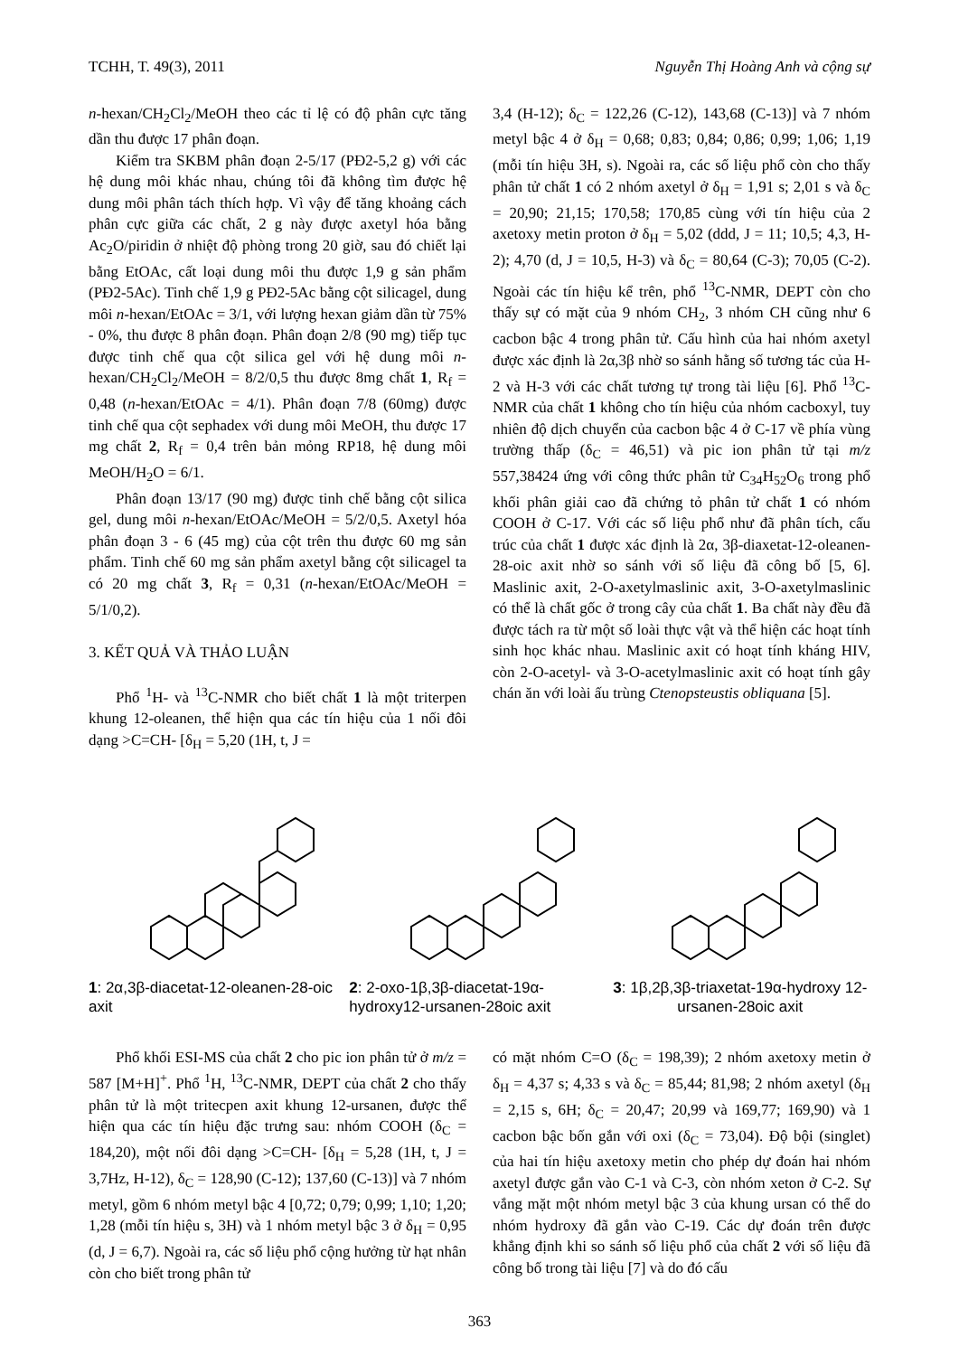TCHH, T. 49(3), 2011 Nguyễn Thị Hoàng Anh và cộng sự
n-hexan/CH<sub>2</sub>Cl<sub>2</sub>/MeOH theo các tỉ lệ có độ phân cực tăng dần thu được 17 phân đoạn.
Kiểm tra SKBM phân đoạn 2-5/17 (PĐ2-5,2 g) với các hệ dung môi khác nhau, chúng tôi đã không tìm được hệ dung môi phân tách thích hợp. Vì vậy để tăng khoảng cách phân cực giữa các chất, 2 g này được axetyl hóa bằng Ac<sub>2</sub>O/piridin ở nhiệt độ phòng trong 20 giờ, sau đó chiết lại bằng EtOAc, cất loại dung môi thu được 1,9 g sản phẩm (PĐ2-5Ac). Tinh chế 1,9 g PĐ2-5Ac bằng cột silicagel, dung môi n-hexan/EtOAc = 3/1, với lượng hexan giảm dần từ 75% - 0%, thu được 8 phân đoạn. Phân đoạn 2/8 (90 mg) tiếp tục được tinh chế qua cột silica gel với hệ dung môi n-hexan/CH<sub>2</sub>Cl<sub>2</sub>/MeOH = 8/2/0,5 thu được 8mg chất 1, R<sub>f</sub> = 0,48 (n-hexan/EtOAc = 4/1). Phân đoạn 7/8 (60mg) được tinh chế qua cột sephadex với dung môi MeOH, thu được 17 mg chất 2, R<sub>f</sub> = 0,4 trên bản mỏng RP18, hệ dung môi MeOH/H<sub>2</sub>O = 6/1.
Phân đoạn 13/17 (90 mg) được tinh chế bằng cột silica gel, dung môi n-hexan/EtOAc/MeOH = 5/2/0,5. Axetyl hóa phân đoạn 3 - 6 (45 mg) của cột trên thu được 60 mg sản phẩm. Tinh chế 60 mg sản phẩm axetyl bằng cột silicagel ta có 20 mg chất 3, R<sub>f</sub> = 0,31 (n-hexan/EtOAc/MeOH = 5/1/0,2).
3. KẾT QUẢ VÀ THẢO LUẬN
Phổ <sup>1</sup>H- và <sup>13</sup>C-NMR cho biết chất 1 là một triterpen khung 12-oleanen, thể hiện qua các tín hiệu của 1 nối đôi dạng >C=CH- [δ<sub>H</sub> = 5,20 (1H, t, J =
3,4 (H-12); δ<sub>C</sub> = 122,26 (C-12), 143,68 (C-13)] và 7 nhóm metyl bậc 4 ở δ<sub>H</sub> = 0,68; 0,83; 0,84; 0,86; 0,99; 1,06; 1,19 (mỗi tín hiệu 3H, s). Ngoài ra, các số liệu phổ còn cho thấy phân tử chất 1 có 2 nhóm axetyl ở δ<sub>H</sub> = 1,91 s; 2,01 s và δ<sub>C</sub> = 20,90; 21,15; 170,58; 170,85 cùng với tín hiệu của 2 axetoxy metin proton ở δ<sub>H</sub> = 5,02 (ddd, J = 11; 10,5; 4,3, H-2); 4,70 (d, J = 10,5, H-3) và δ<sub>C</sub> = 80,64 (C-3); 70,05 (C-2). Ngoài các tín hiệu kể trên, phổ <sup>13</sup>C-NMR, DEPT còn cho thấy sự có mặt của 9 nhóm CH<sub>2</sub>, 3 nhóm CH cũng như 6 cacbon bậc 4 trong phân tử. Cấu hình của hai nhóm axetyl được xác định là 2α,3β nhờ so sánh hằng số tương tác của H-2 và H-3 với các chất tương tự trong tài liệu [6]. Phổ <sup>13</sup>C-NMR của chất 1 không cho tín hiệu của nhóm cacboxyl, tuy nhiên độ dịch chuyển của cacbon bậc 4 ở C-17 về phía vùng trường thấp (δ<sub>C</sub> = 46,51) và pic ion phân tử tại m/z 557,38424 ứng với công thức phân tử C<sub>34</sub>H<sub>52</sub>O<sub>6</sub> trong phổ khối phân giải cao đã chứng tỏ phân tử chất 1 có nhóm COOH ở C-17. Với các số liệu phổ như đã phân tích, cấu trúc của chất 1 được xác định là 2α, 3β-diaxetat-12-oleanen-28-oic axit nhờ so sánh với số liệu đã công bố [5, 6]. Maslinic axit, 2-O-axetylmaslinic axit, 3-O-axetylmaslinic có thể là chất gốc ở trong cây của chất 1. Ba chất này đều đã được tách ra từ một số loài thực vật và thể hiện các hoạt tính sinh học khác nhau. Maslinic axit có hoạt tính kháng HIV, còn 2-O-acetyl- và 3-O-acetylmaslinic axit có hoạt tính gây chán ăn với loài ấu trùng Ctenopsteustis obliquana [5].
1: 2α,3β-diacetat-12-oleanen-28-oic axit
2: 2-oxo-1β,3β-diacetat-19α-hydroxy12-ursanen-28oic axit
3: 1β,2β,3β-triaxetat-19α-hydroxy 12-ursanen-28oic axit
Phổ khối ESI-MS của chất 2 cho pic ion phân tử ở m/z = 587 [M+H]<sup>+</sup>. Phổ <sup>1</sup>H, <sup>13</sup>C-NMR, DEPT của chất 2 cho thấy phân tử là một tritecpen axit khung 12-ursanen, được thể hiện qua các tín hiệu đặc trưng sau: nhóm COOH (δ<sub>C</sub> = 184,20), một nối đôi dạng >C=CH- [δ<sub>H</sub> = 5,28 (1H, t, J = 3,7Hz, H-12), δ<sub>C</sub> = 128,90 (C-12); 137,60 (C-13)] và 7 nhóm metyl, gồm 6 nhóm metyl bậc 4 [0,72; 0,79; 0,99; 1,10; 1,20; 1,28 (mỗi tín hiệu s, 3H) và 1 nhóm metyl bậc 3 ở δ<sub>H</sub> = 0,95 (d, J = 6,7). Ngoài ra, các số liệu phổ cộng hưởng từ hạt nhân còn cho biết trong phân tử
có mặt nhóm C=O (δ<sub>C</sub> = 198,39); 2 nhóm axetoxy metin ở δ<sub>H</sub> = 4,37 s; 4,33 s và δ<sub>C</sub> = 85,44; 81,98; 2 nhóm axetyl (δ<sub>H</sub> = 2,15 s, 6H; δ<sub>C</sub> = 20,47; 20,99 và 169,77; 169,90) và 1 cacbon bậc bốn gắn với oxi (δ<sub>C</sub> = 73,04). Độ bội (singlet) của hai tín hiệu axetoxy metin cho phép dự đoán hai nhóm axetyl được gắn vào C-1 và C-3, còn nhóm xeton ở C-2. Sự vắng mặt một nhóm metyl bậc 3 của khung ursan có thể do nhóm hydroxy đã gắn vào C-19. Các dự đoán trên được khẳng định khi so sánh số liệu phổ của chất 2 với số liệu đã công bố trong tài liệu [7] và do đó cấu
363